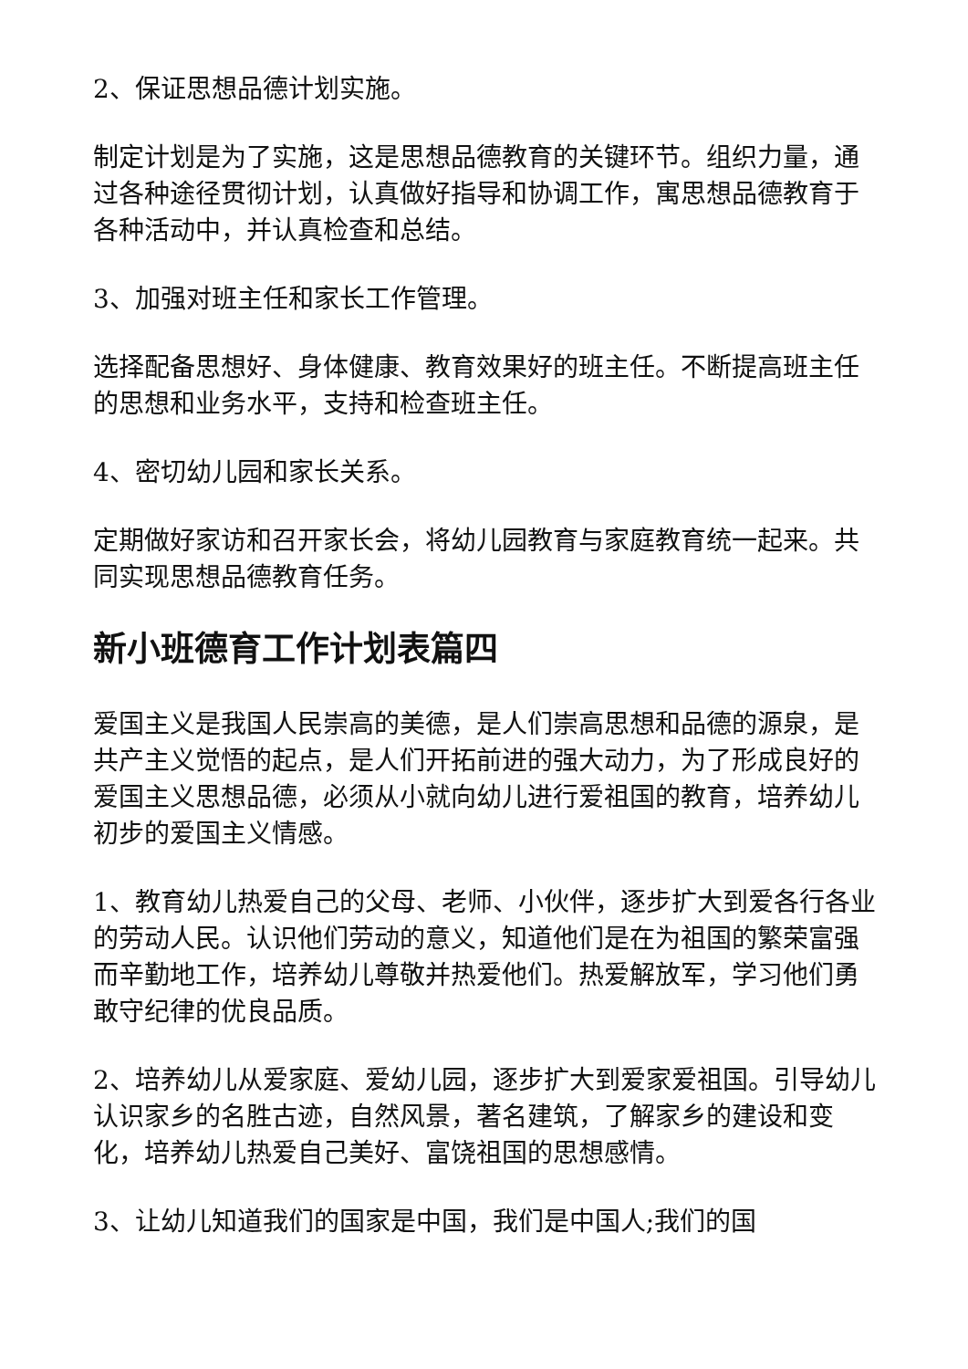2、保证思想品德计划实施。
制定计划是为了实施，这是思想品德教育的关键环节。组织力量，通过各种途径贯彻计划，认真做好指导和协调工作，寓思想品德教育于各种活动中，并认真检查和总结。
3、加强对班主任和家长工作管理。
选择配备思想好、身体健康、教育效果好的班主任。不断提高班主任的思想和业务水平，支持和检查班主任。
4、密切幼儿园和家长关系。
定期做好家访和召开家长会，将幼儿园教育与家庭教育统一起来。共同实现思想品德教育任务。
新小班德育工作计划表篇四
爱国主义是我国人民崇高的美德，是人们崇高思想和品德的源泉，是共产主义觉悟的起点，是人们开拓前进的强大动力，为了形成良好的爱国主义思想品德，必须从小就向幼儿进行爱祖国的教育，培养幼儿初步的爱国主义情感。
1、教育幼儿热爱自己的父母、老师、小伙伴，逐步扩大到爱各行各业的劳动人民。认识他们劳动的意义，知道他们是在为祖国的繁荣富强而辛勤地工作，培养幼儿尊敬并热爱他们。热爱解放军，学习他们勇敢守纪律的优良品质。
2、培养幼儿从爱家庭、爱幼儿园，逐步扩大到爱家爱祖国。引导幼儿认识家乡的名胜古迹，自然风景，著名建筑，了解家乡的建设和变化，培养幼儿热爱自己美好、富饶祖国的思想感情。
3、让幼儿知道我们的国家是中国，我们是中国人;我们的国